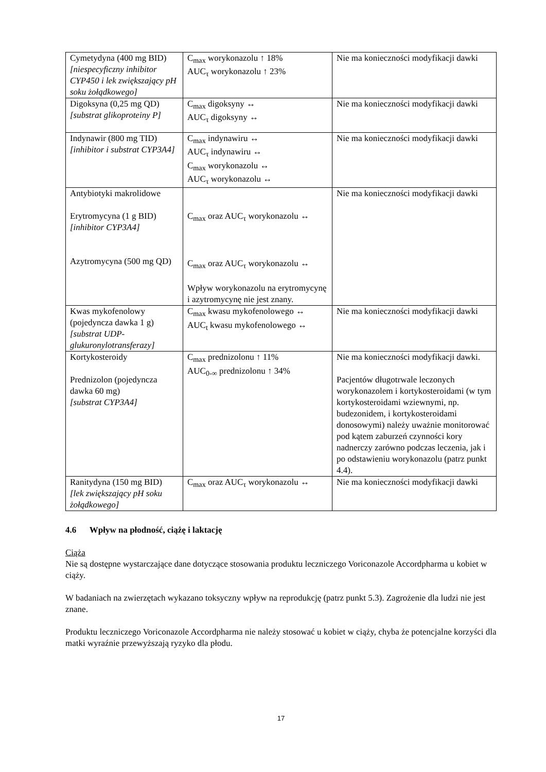| Cymetydyna (400 mg BID) [niespecyficzny inhibitor CYP450 i lek zwiększający pH soku żołądkowego] | C<sub>max</sub> worykonazolu ↑ 18% AUC<sub>τ</sub> worykonazolu ↑ 23% | Nie ma konieczności modyfikacji dawki |
| Digoksyna (0,25 mg QD) [substrat glikoproteiny P] | C<sub>max</sub> digoksyny ↔ AUC<sub>τ</sub> digoksyny ↔ | Nie ma konieczności modyfikacji dawki |
| Indynawir (800 mg TID) [inhibitor i substrat CYP3A4] | C<sub>max</sub> indynawiru ↔ AUC<sub>τ</sub> indynawiru ↔ C<sub>max</sub> worykonazolu ↔ AUC<sub>τ</sub> worykonazolu ↔ | Nie ma konieczności modyfikacji dawki |
| Antybiotyki makrolidowe Erytromycyna (1 g BID) [inhibitor CYP3A4] Azytromycyna (500 mg QD) | C<sub>max</sub> oraz AUC<sub>τ</sub> worykonazolu ↔ C<sub>max</sub> oraz AUC<sub>τ</sub> worykonazolu ↔ Wpływ worykonazolu na erytromycynę i azytromycynę nie jest znany. | Nie ma konieczności modyfikacji dawki |
| Kwas mykofenolowy (pojedyncza dawka 1 g) [substrat UDP-glukuronylotransferazy] | C<sub>max</sub> kwasu mykofenolowego ↔ AUC<sub>t</sub> kwasu mykofenolowego ↔ | Nie ma konieczności modyfikacji dawki |
| Kortykosteroidy Prednizolon (pojedyncza dawka 60 mg) [substrat CYP3A4] | C<sub>max</sub> prednizolonu ↑ 11% AUC<sub>0-∞</sub> prednizolonu ↑ 34% | Nie ma konieczności modyfikacji dawki. Pacjentów długotrwale leczonych worykonazolem i kortykosteroidami (w tym kortykosteroidami wziewnymi, np. budezonidem, i kortykosteroidami donosowymi) należy uważnie monitorować pod kątem zaburzeń czynności kory nadnerczy zarówno podczas leczenia, jak i po odstawieniu worykonazolu (patrz punkt 4.4). |
| Ranitydyna (150 mg BID) [lek zwiększający pH soku żołądkowego] | C<sub>max</sub> oraz AUC<sub>τ</sub> worykonazolu ↔ | Nie ma konieczności modyfikacji dawki |
4.6 Wpływ na płodność, ciążę i laktację
Ciąża
Nie są dostępne wystarczające dane dotyczące stosowania produktu leczniczego Voriconazole Accordpharma u kobiet w ciąży.
W badaniach na zwierzętach wykazano toksyczny wpływ na reprodukcję (patrz punkt 5.3). Zagrożenie dla ludzi nie jest znane.
Produktu leczniczego Voriconazole Accordpharma nie należy stosować u kobiet w ciąży, chyba że potencjalne korzyści dla matki wyraźnie przewyższają ryzyko dla płodu.
17